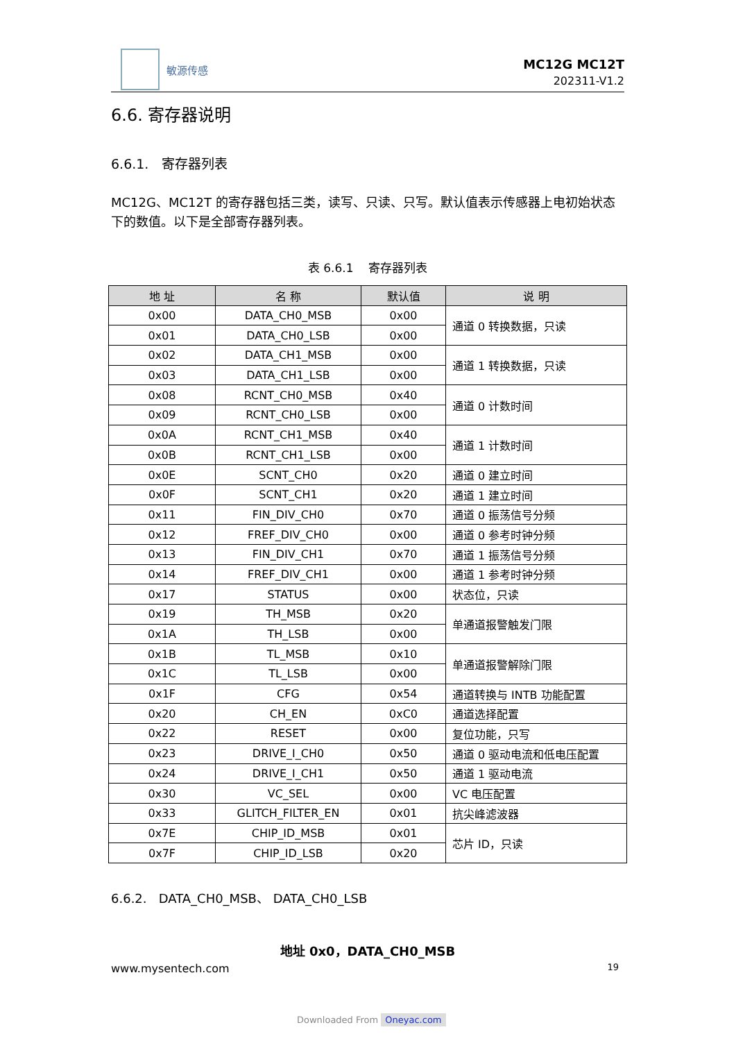敏源传感
MC12G MC12T
202311-V1.2
6.6. 寄存器说明
6.6.1. 寄存器列表
MC12G、MC12T 的寄存器包括三类，读写、只读、只写。默认值表示传感器上电初始状态下的数值。以下是全部寄存器列表。
表 6.6.1 寄存器列表
| 地 址 | 名 称 | 默认值 | 说 明 |
| --- | --- | --- | --- |
| 0x00 | DATA_CH0_MSB | 0x00 | 通道 0 转换数据，只读 |
| 0x01 | DATA_CH0_LSB | 0x00 | |
| 0x02 | DATA_CH1_MSB | 0x00 | 通道 1 转换数据，只读 |
| 0x03 | DATA_CH1_LSB | 0x00 | |
| 0x08 | RCNT_CH0_MSB | 0x40 | 通道 0 计数时间 |
| 0x09 | RCNT_CH0_LSB | 0x00 | |
| 0x0A | RCNT_CH1_MSB | 0x40 | 通道 1 计数时间 |
| 0x0B | RCNT_CH1_LSB | 0x00 | |
| 0x0E | SCNT_CH0 | 0x20 | 通道 0 建立时间 |
| 0x0F | SCNT_CH1 | 0x20 | 通道 1 建立时间 |
| 0x11 | FIN_DIV_CH0 | 0x70 | 通道 0 振荡信号分频 |
| 0x12 | FREF_DIV_CH0 | 0x00 | 通道 0 参考时钟分频 |
| 0x13 | FIN_DIV_CH1 | 0x70 | 通道 1 振荡信号分频 |
| 0x14 | FREF_DIV_CH1 | 0x00 | 通道 1 参考时钟分频 |
| 0x17 | STATUS | 0x00 | 状态位，只读 |
| 0x19 | TH_MSB | 0x20 | 单通道报警触发门限 |
| 0x1A | TH_LSB | 0x00 | |
| 0x1B | TL_MSB | 0x10 | 单通道报警解除门限 |
| 0x1C | TL_LSB | 0x00 | |
| 0x1F | CFG | 0x54 | 通道转换与 INTB 功能配置 |
| 0x20 | CH_EN | 0xC0 | 通道选择配置 |
| 0x22 | RESET | 0x00 | 复位功能，只写 |
| 0x23 | DRIVE_I_CH0 | 0x50 | 通道 0 驱动电流和低电压配置 |
| 0x24 | DRIVE_I_CH1 | 0x50 | 通道 1 驱动电流 |
| 0x30 | VC_SEL | 0x00 | VC 电压配置 |
| 0x33 | GLITCH_FILTER_EN | 0x01 | 抗尖峰滤波器 |
| 0x7E | CHIP_ID_MSB | 0x01 | 芯片 ID，只读 |
| 0x7F | CHIP_ID_LSB | 0x20 | |
6.6.2. DATA_CH0_MSB、 DATA_CH0_LSB
地址 0x0，DATA_CH0_MSB
www.mysentech.com 19
Downloaded From Oneyac.com